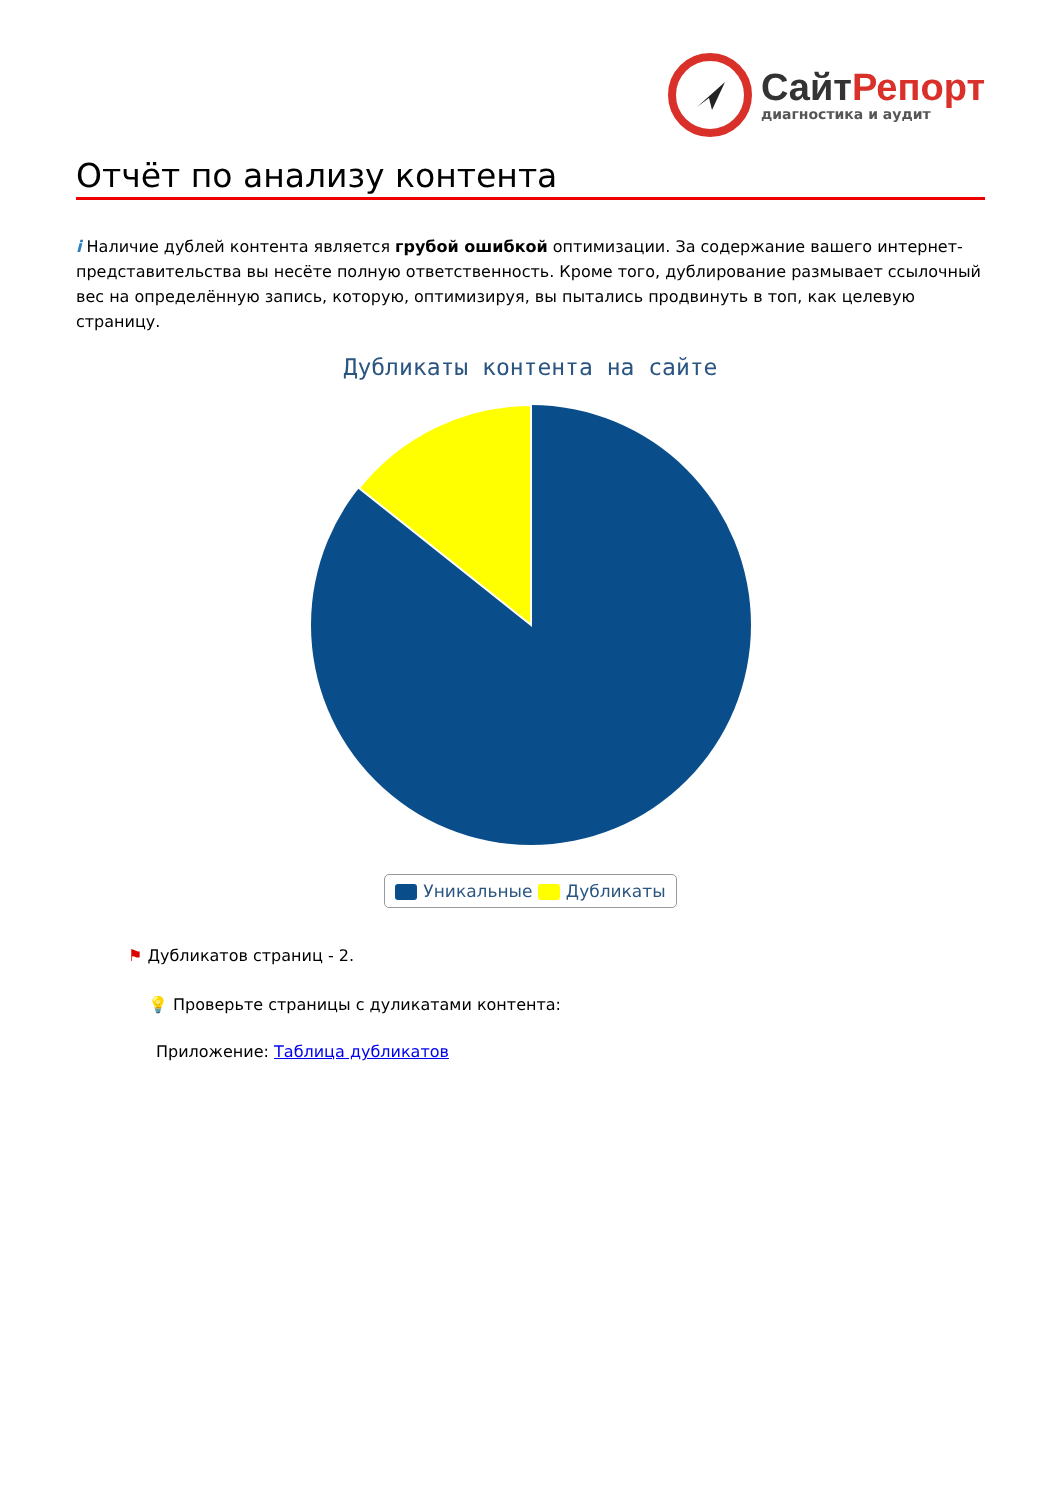СайтРепорт
диагностика и аудит
Отчёт по анализу контента
i Наличие дублей контента является грубой ошибкой оптимизации. За содержание вашего интернет-представительства вы несёте полную ответственность. Кроме того, дублирование размывает ссылочный вес на определённую запись, которую, оптимизируя, вы пытались продвинуть в топ, как целевую страницу.
Дубликаты контента на сайте
Уникальные Дубликаты
⚑ Дубликатов страниц - 2.
💡 Проверьте страницы с дуликатами контента:
Приложение: Таблица дубликатов